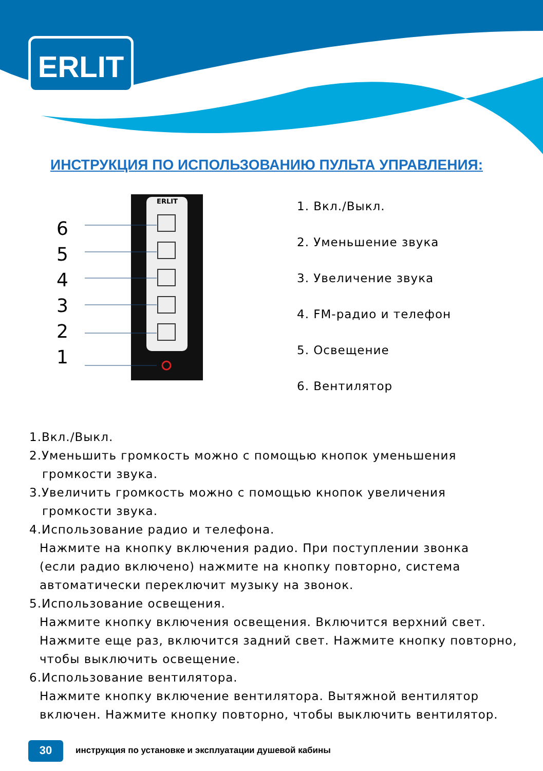ERLIT
ИНСТРУКЦИЯ ПО ИСПОЛЬЗОВАНИЮ ПУЛЬТА УПРАВЛЕНИЯ:
ERLIT
6
5
4
3
2
1
1. Вкл./Выкл.
2. Уменьшение звука
3. Увеличение звука
4. FM-радио и телефон
5. Освещение
6. Вентилятор
1.Вкл./Выкл.
2.Уменьшить громкость можно с помощью кнопок уменьшения
громкости звука.
3.Увеличить громкость можно с помощью кнопок увеличения
громкости звука.
4.Использование радио и телефона.
Нажмите на кнопку включения радио. При поступлении звонка
(если радио включено) нажмите на кнопку повторно, система
автоматически переключит музыку на звонок.
5.Использование освещения.
Нажмите кнопку включения освещения. Включится верхний свет.
Нажмите еще раз, включится задний свет. Нажмите кнопку повторно,
чтобы выключить освещение.
6.Использование вентилятора.
Нажмите кнопку включение вентилятора. Вытяжной вентилятор
включен. Нажмите кнопку повторно, чтобы выключить вентилятор.
30
инструкция по установке и эксплуатации душевой кабины